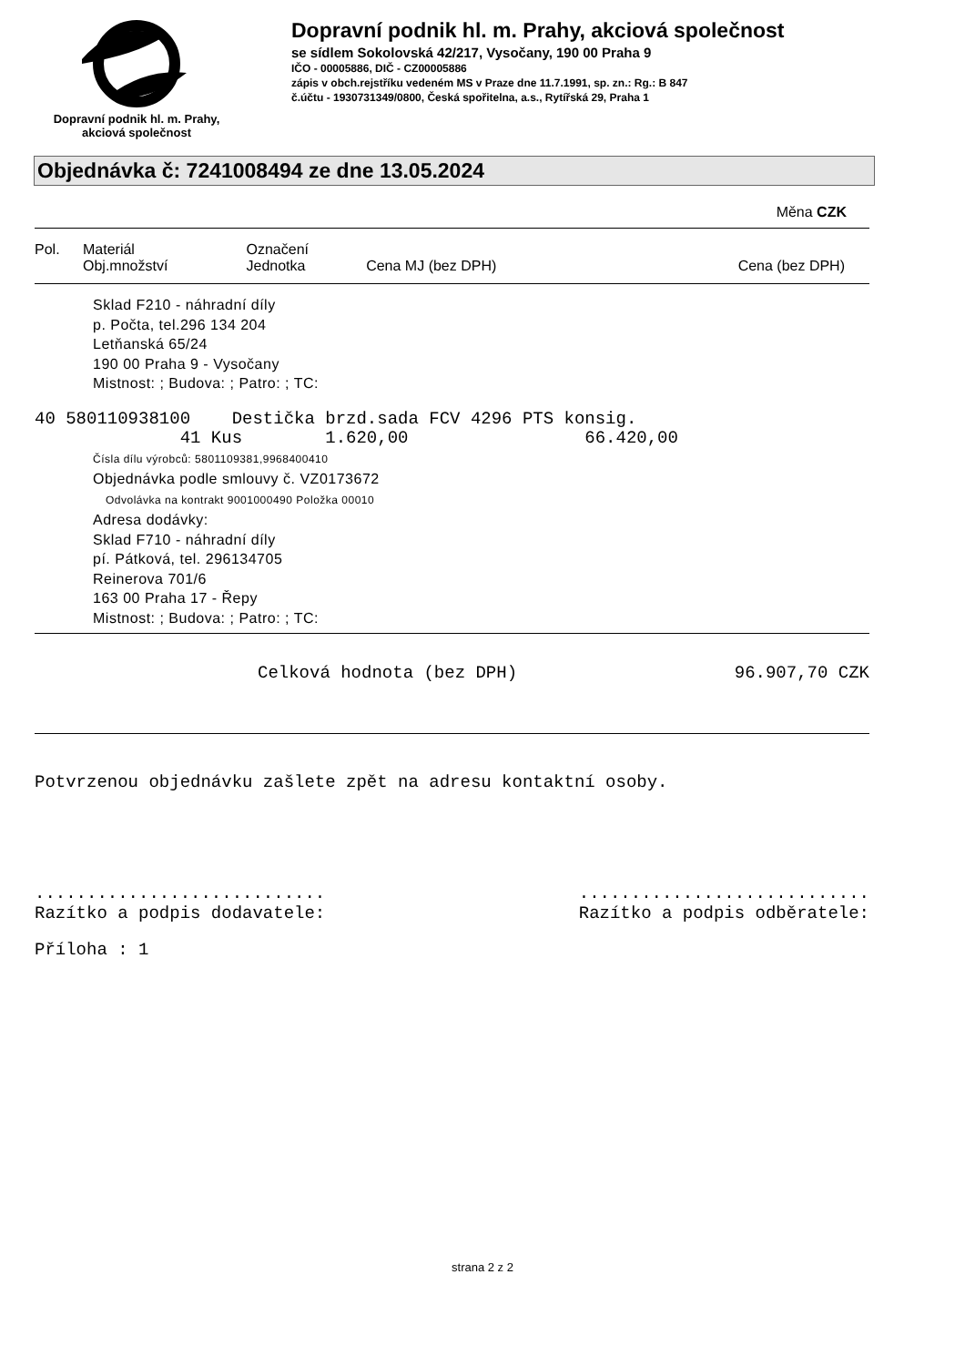Dopravní podnik hl. m. Prahy,
akciová společnost
Dopravní podnik hl. m. Prahy, akciová společnost
se sídlem Sokolovská 42/217, Vysočany, 190 00 Praha 9
IČO - 00005886, DIČ - CZ00005886
zápis v obch.rejstříku vedeném MS v Praze dne 11.7.1991, sp. zn.: Rg.: B 847
č.účtu - 1930731349/0800, Česká spořitelna, a.s., Rytířská 29, Praha 1
Objednávka č: 7241008494 ze dne 13.05.2024
Měna CZK
| Pol. | Materiál Obj.množství | Označení Jednotka | Cena MJ (bez DPH) | Cena (bez DPH) |
Sklad F210 - náhradní díly
p. Počta, tel.296 134 204
Letňanská 65/24
190 00 Praha 9 - Vysočany
Mistnost: ; Budova: ; Patro: ; TC:
40 580110938100    Destička brzd.sada FCV 4296 PTS konsig.
              41 Kus        1.620,00                 66.420,00
Čísla dílu výrobců: 5801109381,9968400410
Objednávka podle smlouvy č. VZ0173672
Odvolávka na kontrakt 9001000490 Položka 00010
Adresa dodávky:
Sklad F710 - náhradní díly
pí. Pátková, tel. 296134705
Reinerova 701/6
163 00 Praha 17 - Řepy
Mistnost: ; Budova: ; Patro: ; TC:
| Celková hodnota (bez DPH) | 96.907,70 CZK |
Potvrzenou objednávku zašlete zpět na adresu kontaktní osoby.
| ............................ Razítko a podpis dodavatele: | ............................ Razítko a podpis odběratele: |
Příloha : 1
strana 2 z 2